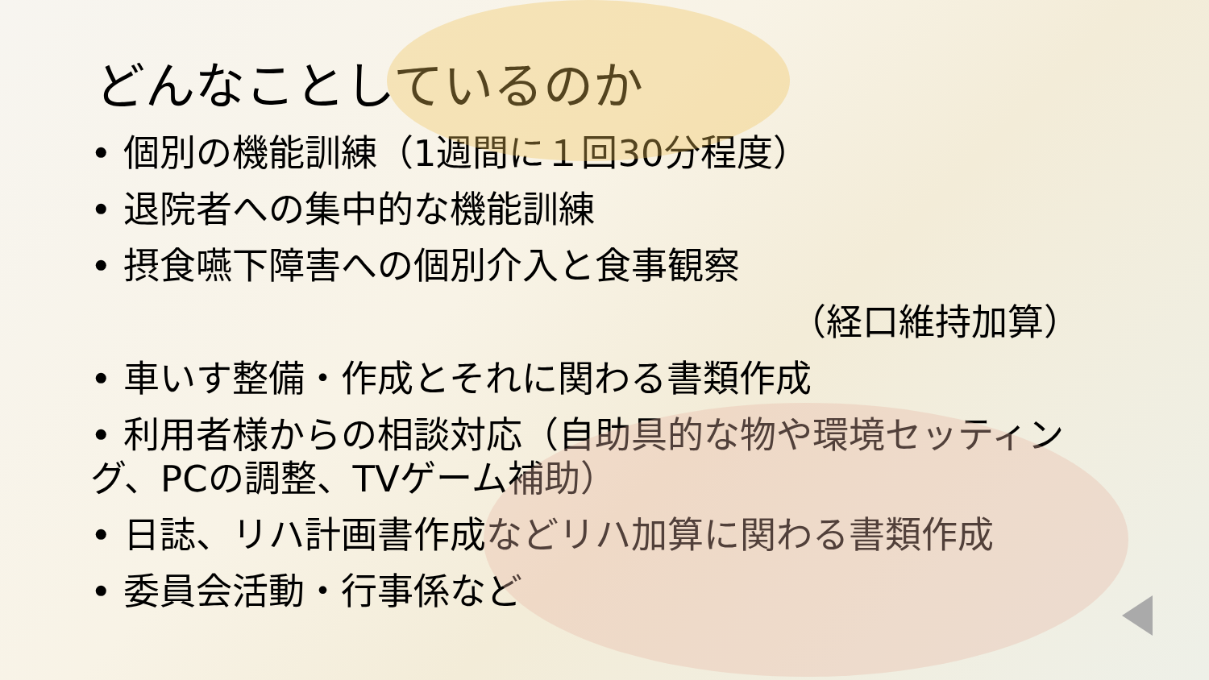どんなことしているのか
• 個別の機能訓練（1週間に１回30分程度）
• 退院者への集中的な機能訓練
• 摂食嚥下障害への個別介入と食事観察
（経口維持加算）
• 車いす整備・作成とそれに関わる書類作成
• 利用者様からの相談対応（自助具的な物や環境セッティング、PCの調整、TVゲーム補助）
• 日誌、リハ計画書作成などリハ加算に関わる書類作成
• 委員会活動・行事係など